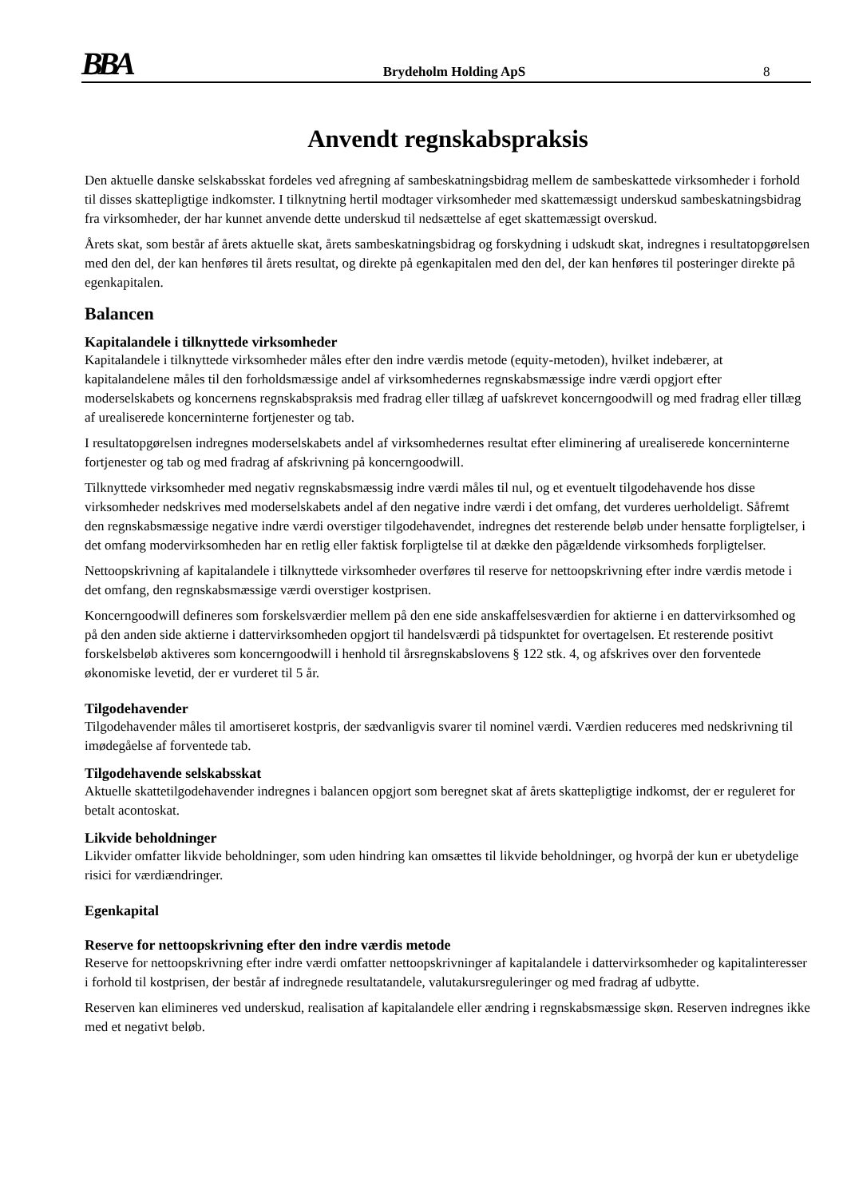BBA
Brydeholm Holding ApS
8
Anvendt regnskabspraksis
Den aktuelle danske selskabsskat fordeles ved afregning af sambeskatningsbidrag mellem de sambeskattede virksomheder i forhold til disses skattepligtige indkomster. I tilknytning hertil modtager virksomheder med skattemæssigt underskud sambeskatningsbidrag fra virksomheder, der har kunnet anvende dette underskud til nedsættelse af eget skattemæssigt overskud.
Årets skat, som består af årets aktuelle skat, årets sambeskatningsbidrag og forskydning i udskudt skat, indregnes i resultatopgørelsen med den del, der kan henføres til årets resultat, og direkte på egenkapitalen med den del, der kan henføres til posteringer direkte på egenkapitalen.
Balancen
Kapitalandele i tilknyttede virksomheder
Kapitalandele i tilknyttede virksomheder måles efter den indre værdis metode (equity-metoden), hvilket indebærer, at kapitalandelene måles til den forholdsmæssige andel af virksomhedernes regnskabsmæssige indre værdi opgjort efter moderselskabets og koncernens regnskabspraksis med fradrag eller tillæg af uafskrevet koncerngoodwill og med fradrag eller tillæg af urealiserede koncerninterne fortjenester og tab.
I resultatopgørelsen indregnes moderselskabets andel af virksomhedernes resultat efter eliminering af urealiserede koncerninterne fortjenester og tab og med fradrag af afskrivning på koncerngoodwill.
Tilknyttede virksomheder med negativ regnskabsmæssig indre værdi måles til nul, og et eventuelt tilgodehavende hos disse virksomheder nedskrives med moderselskabets andel af den negative indre værdi i det omfang, det vurderes uerholdeligt. Såfremt den regnskabsmæssige negative indre værdi overstiger tilgodehavendet, indregnes det resterende beløb under hensatte forpligtelser, i det omfang modervirksomheden har en retlig eller faktisk forpligtelse til at dække den pågældende virksomheds forpligtelser.
Nettoopskrivning af kapitalandele i tilknyttede virksomheder overføres til reserve for nettoopskrivning efter indre værdis metode i det omfang, den regnskabsmæssige værdi overstiger kostprisen.
Koncerngoodwill defineres som forskelsværdier mellem på den ene side anskaffelsesværdien for aktierne i en dattervirksomhed og på den anden side aktierne i dattervirksomheden opgjort til handelsværdi på tidspunktet for overtagelsen. Et resterende positivt forskelsbeløb aktiveres som koncerngoodwill i henhold til årsregnskabslovens § 122 stk. 4, og afskrives over den forventede økonomiske levetid, der er vurderet til 5 år.
Tilgodehavender
Tilgodehavender måles til amortiseret kostpris, der sædvanligvis svarer til nominel værdi. Værdien reduceres med nedskrivning til imødegåelse af forventede tab.
Tilgodehavende selskabsskat
Aktuelle skattetilgodehavender indregnes i balancen opgjort som beregnet skat af årets skattepligtige indkomst, der er reguleret for betalt acontoskat.
Likvide beholdninger
Likvider omfatter likvide beholdninger, som uden hindring kan omsættes til likvide beholdninger, og hvorpå der kun er ubetydelige risici for værdiændringer.
Egenkapital
Reserve for nettoopskrivning efter den indre værdis metode
Reserve for nettoopskrivning efter indre værdi omfatter nettoopskrivninger af kapitalandele i dattervirksomheder og kapitalinteresser i forhold til kostprisen, der består af indregnede resultatandele, valutakursreguleringer og med fradrag af udbytte.
Reserven kan elimineres ved underskud, realisation af kapitalandele eller ændring i regnskabsmæssige skøn. Reserven indregnes ikke med et negativt beløb.